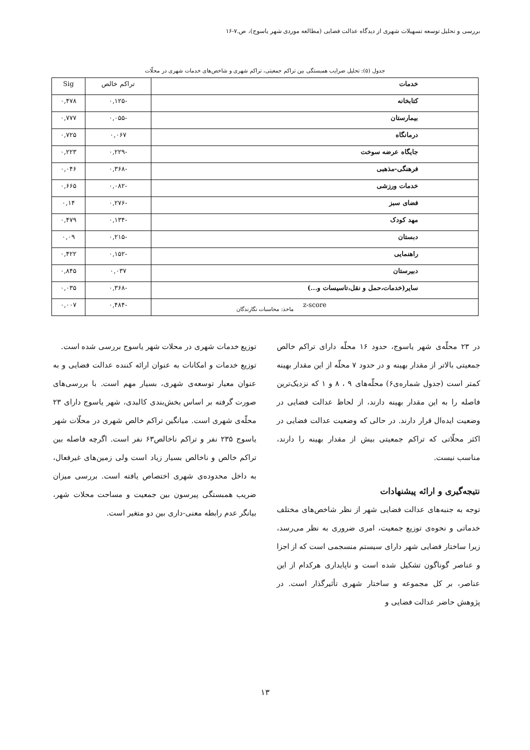بررسی و تحلیل توسعه تسهیلات شهری از دیدگاه عدالت فضایی (مطالعه موردی شهر یاسوج)، ص.۷-۱۶
جدول (۵): تحلیل ضرایب همبستگی بین تراکم جمعیتی، تراکم شهری و شاخص‌های خدمات شهری در محلّات
| خدمات | تراکم خالص | Sig |
| کتابخانه | -۰,۱۲۵ | ۰,۴۷۸ |
| بیمارستان | -۰,۰۵۵ | ۰,۷۷۷ |
| درمانگاه | ۰,۰۶۷ | ۰,۷۲۵ |
| جایگاه عرضه سوخت | -۰,۲۲۹ | ۰,۲۲۳ |
| فرهنگی-مذهبی | -۰,۳۶۸ | ۰,۰۴۶ |
| خدمات ورزشی | -۰,۰۸۲ | ۰,۶۶۵ |
| فضای سبز | -۰,۲۷۶ | ۰,۱۴ |
| مهد کودک | -۰,۱۳۴ | ۰,۴۷۹ |
| دبستان | -۰,۲۱۵ | ۰,۰۹ |
| راهنمایی | -۰,۱۵۲ | ۰,۴۲۲ |
| دبیرستان | ۰,۰۳۷ | ۰,۸۴۵ |
| سایر(خدمات،حمل و نقل،تاسیسات و...) | -۰,۳۶۸ | ۰,۰۳۵ |
| z-score | -۰,۴۸۴ | ۰,۰۰۷ |
ماخذ: محاسبات نگارندگان
در ۲۳ محلّه‌ی شهر یاسوج، حدود ۱۶ محلّه دارای تراکم خالص جمعیتی بالاتر از مقدار بهینه و در حدود ۷ محلّه از این مقدار بهینه کمتر است (جدول شماره‌ی۶) محلّه‌های ۹ ، ۸ و ۱ که نزدیک‌ترین فاصله را به این مقدار بهینه دارند، از لحاظ عدالت فضایی در وضعیت ایده‌ال قرار دارند. در حالی که وضعیت عدالت فضایی در اکثر محلّاتی که تراکم جمعیتی بیش از مقدار بهینه را دارند، مناسب نیست.
نتیجه‌گیری و ارائه پیشنهادات
توجه به جنبه‌های عدالت فضایی شهر از نظر شاخص‌های مختلف خدماتی و نحوه‌ی توزیع جمعیت، امری ضروری به نظر می‌رسد، زیرا ساختار فضایی شهر دارای سیستم منسجمی است که از اجزا و عناصر گوناگون تشکیل شده است و ناپایداری هرکدام از این عناصر، بر کل مجموعه و ساختار شهری تأثیرگذار است. در پژوهش حاضر عدالت فضایی و
توزیع خدمات شهری در محلات شهر یاسوج بررسی شده است.
توزیع خدمات و امکانات به عنوان ارائه کننده عدالت فضایی و به عنوان معیار توسعه‌ی شهری، بسیار مهم است. با بررسی‌های صورت گرفته بر اساس بخش‌بندی کالبدی، شهر یاسوج دارای ۲۳ محلّه‌ی شهری است. میانگین تراکم خالص شهری در محلّات شهر یاسوج ۲۳۵ نفر و تراکم ناخالص۶۳ نفر است. اگرچه فاصله بین تراکم خالص و ناخالص بسیار زیاد است ولی زمین‌های غیرفعال، به داخل محدوده‌ی شهری اختصاص یافته است. بررسی میزان ضریب همبستگی پیرسون بین جمعیت و مساحت محلات شهر، بیانگر عدم رابطه معنی-داری بین دو متغیر است.
۱۳